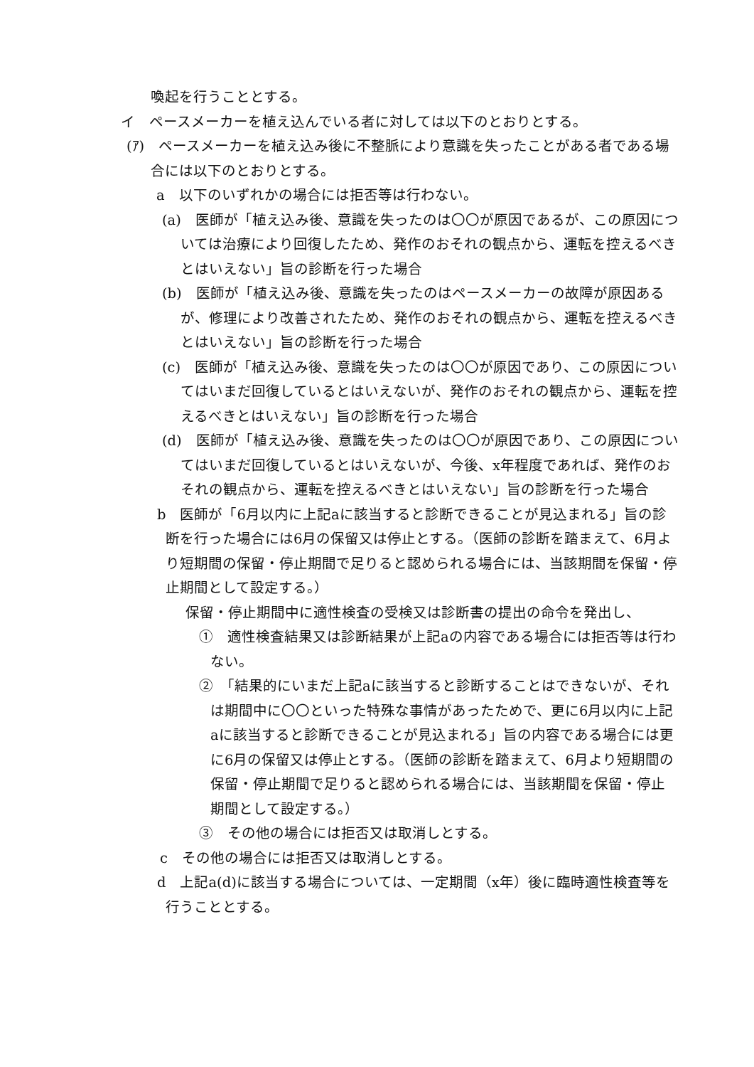喚起を行うこととする。
イ　ペースメーカーを植え込んでいる者に対しては以下のとおりとする。
(ｱ)　ペースメーカーを植え込み後に不整脈により意識を失ったことがある者である場合には以下のとおりとする。
a　以下のいずれかの場合には拒否等は行わない。
(a)　医師が「植え込み後、意識を失ったのは〇〇が原因であるが、この原因については治療により回復したため、発作のおそれの観点から、運転を控えるべきとはいえない」旨の診断を行った場合
(b)　医師が「植え込み後、意識を失ったのはペースメーカーの故障が原因あるが、修理により改善されたため、発作のおそれの観点から、運転を控えるべきとはいえない」旨の診断を行った場合
(c)　医師が「植え込み後、意識を失ったのは〇〇が原因であり、この原因についてはいまだ回復しているとはいえないが、発作のおそれの観点から、運転を控えるべきとはいえない」旨の診断を行った場合
(d)　医師が「植え込み後、意識を失ったのは〇〇が原因であり、この原因についてはいまだ回復しているとはいえないが、今後、x年程度であれば、発作のおそれの観点から、運転を控えるべきとはいえない」旨の診断を行った場合
b　医師が「6月以内に上記aに該当すると診断できることが見込まれる」旨の診断を行った場合には6月の保留又は停止とする。（医師の診断を踏まえて、6月より短期間の保留・停止期間で足りると認められる場合には、当該期間を保留・停止期間として設定する。）
保留・停止期間中に適性検査の受検又は診断書の提出の命令を発出し、
①　適性検査結果又は診断結果が上記aの内容である場合には拒否等は行わない。
②　「結果的にいまだ上記aに該当すると診断することはできないが、それは期間中に〇〇といった特殊な事情があったためで、更に6月以内に上記aに該当すると診断できることが見込まれる」旨の内容である場合には更に6月の保留又は停止とする。（医師の診断を踏まえて、6月より短期間の保留・停止期間で足りると認められる場合には、当該期間を保留・停止期間として設定する。）
③　その他の場合には拒否又は取消しとする。
c　その他の場合には拒否又は取消しとする。
d　上記a(d)に該当する場合については、一定期間（x年）後に臨時適性検査等を行うこととする。